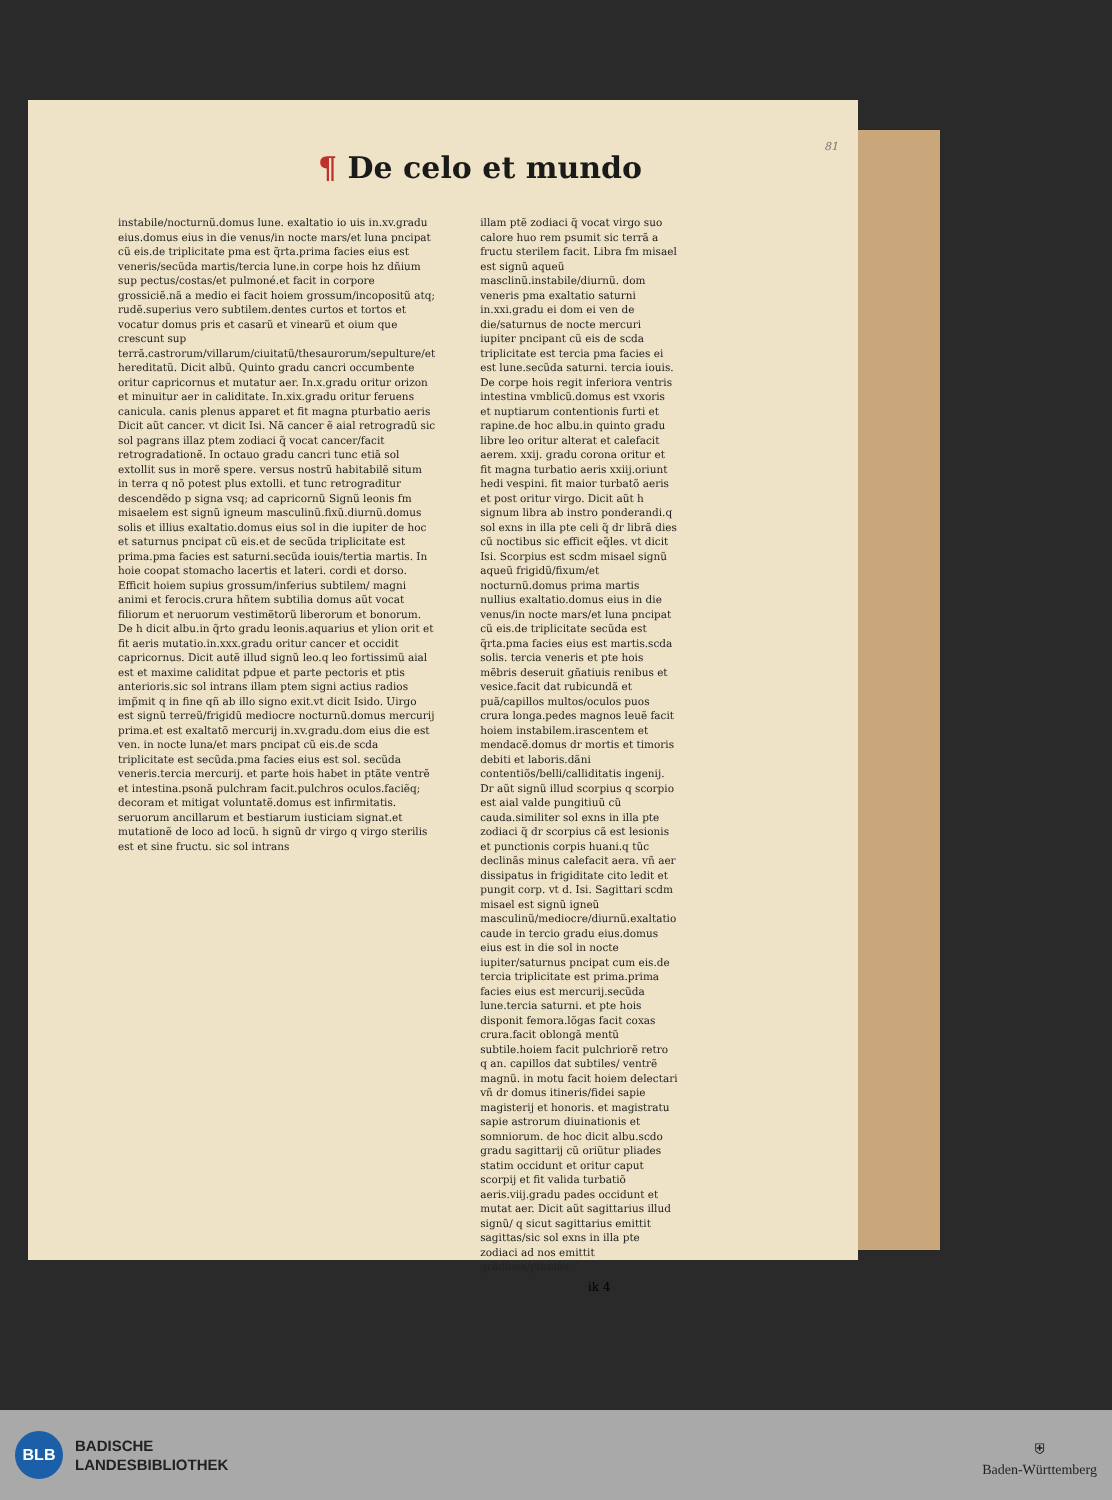81
¶ De celo et mundo
instabile/nocturnũ.domus lune. exaltatio io uis in.xv.gradu eius.domus eius in die venus/in nocte mars/et luna pncipat cũ eis.de triplicitate pma est q̃rta.prima facies eius est veneris/secũda martis/tercia lune.in corpe hois hz dñium sup pectus/costas/et pulmoné.et facit in corpore grossiciẽ.nã a medio ei facit hoiem grossum/incopositũ atq; rudẽ.superius vero subtilem.dentes curtos et tortos et vocatur domus pris et casarũ et vinearũ et oium que crescunt sup terrã.castrorum/villarum/ciuitatũ/thesaurorum/sepulture/et hereditatũ. Dicit albũ. Quinto gradu cancri occumbente oritur capricornus et mutatur aer. In.x.gradu oritur orizon et minuitur aer in caliditate. In.xix.gradu oritur feruens canicula. canis plenus apparet et fit magna pturbatio aeris Dicit aũt cancer. vt dicit Isi. Nã cancer ẽ aial retrogradũ sic sol pagrans illaz ptem zodiaci q̃ vocat cancer/facit retrogradationẽ. In octauo gradu cancri tunc etiã sol extollit sus in morẽ spere. versus nostrũ habitabilẽ situm in terra q nõ potest plus extolli. et tunc retrograditur descendẽdo p signa vsq; ad capricornũ Signũ leonis fm misaelem est signũ igneum masculinũ.fixũ.diurnũ.domus solis et illius exaltatio.domus eius sol in die iupiter de hoc et saturnus pncipat cũ eis.et de secũda triplicitate est prima.pma facies est saturni.secũda iouis/tertia martis. In hoie coopat stomacho lacertis et lateri. cordi et dorso. Efficit hoiem supius grossum/inferius subtilem/ magni animi et ferocis.crura hñtem subtilia domus aũt vocat filiorum et neruorum vestimẽtorũ liberorum et bonorum. De h dicit albu.in q̃rto gradu leonis.aquarius et ylion orit et fit aeris mutatio.in.xxx.gradu oritur cancer et occidit capricornus. Dicit autẽ illud signũ leo.q leo fortissimũ aial est et maxime caliditat pdpue et parte pectoris et ptis anterioris.sic sol intrans illam ptem signi actius radios imp̃mit q in fine qñ ab illo signo exit.vt dicit Isido. Uirgo est signũ terreũ/frigidũ mediocre nocturnũ.domus mercurij prima.et est exaltatõ mercurij in.xv.gradu.dom eius die est ven. in nocte luna/et mars pncipat cũ eis.de scda triplicitate est secũda.pma facies eius est sol. secũda veneris.tercia mercurij. et parte hois habet in ptãte ventrẽ et intestina.psonã pulchram facit.pulchros oculos.faciẽq; decoram et mitigat voluntatẽ.domus est infirmitatis. seruorum ancillarum et bestiarum iusticiam signat.et mutationẽ de loco ad locũ. h signũ dr virgo q virgo sterilis est et sine fructu. sic sol intrans
illam ptẽ zodiaci q̃ vocat virgo suo calore huo rem psumit sic terrã a fructu sterilem facit. Libra fm misael est signũ aqueũ masclinũ.instabile/diurnũ. dom veneris pma exaltatio saturni in.xxi.gradu ei dom ei ven de die/saturnus de nocte mercuri iupiter pncipant cũ eis de scda triplicitate est tercia pma facies ei est lune.secũda saturni. tercia iouis. De corpe hois regit inferiora ventris intestina vmblicũ.domus est vxoris et nuptiarum contentionis furti et rapine.de hoc albu.in quinto gradu libre leo oritur alterat et calefacit aerem. xxij. gradu corona oritur et fit magna turbatio aeris xxiij.oriunt hedi vespini. fit maior turbatõ aeris et post oritur virgo. Dicit aũt h signum libra ab instro ponderandi.q sol exns in illa pte celi q̃ dr librã dies cũ noctibus sic efficit eq̃les. vt dicit Isi. Scorpius est scdm misael signũ aqueũ frigidũ/fixum/et nocturnũ.domus prima martis nullius exaltatio.domus eius in die venus/in nocte mars/et luna pncipat cũ eis.de triplicitate secũda est q̃rta.pma facies eius est martis.scda solis. tercia veneris et pte hois mẽbris deseruit gñatiuis renibus et vesice.facit dat rubicundã et puã/capillos multos/oculos puos crura longa.pedes magnos leuẽ facit hoiem instabilem.irascentem et mendacẽ.domus dr mortis et timoris debiti et laboris.dãni contentiõs/belli/calliditatis ingenij. Dr aũt signũ illud scorpius q scorpio est aial valde pungitiuũ cũ cauda.similiter sol exns in illa pte zodiaci q̃ dr scorpius cã est lesionis et punctionis corpis huani.q tũc declinãs minus calefacit aera. vñ aer dissipatus in frigiditate cito ledit et pungit corp. vt d. Isi. Sagittari scdm misael est signũ igneũ masculinũ/mediocre/diurnũ.exaltatio caude in tercio gradu eius.domus eius est in die sol in nocte iupiter/saturnus pncipat cum eis.de tercia triplicitate est prima.prima facies eius est mercurij.secũda lune.tercia saturni. et pte hois disponit femora.lõgas facit coxas crura.facit oblongã mentũ subtile.hoiem facit pulchriorẽ retro q an. capillos dat subtiles/ ventrẽ magnũ. in motu facit hoiem delectari vñ dr domus itineris/fidei sapie magisterij et honoris. et magistratu sapie astrorum diuinationis et somniorum. de hoc dicit albu.scdo gradu sagittarij cũ oriũtur pliades statim occidunt et oritur caput scorpij et fit valida turbatiõ aeris.viij.gradu pades occidunt et mutat aer. Dicit aũt sagittarius illud signũ/ q sicut sagittarius emittit sagittas/sic sol exns in illa pte zodiaci ad nos emittit grãdines/pluuias
ik 4
BLB
BADISCHE
LANDESBIBLIOTHEK
⛨
Baden-Württemberg